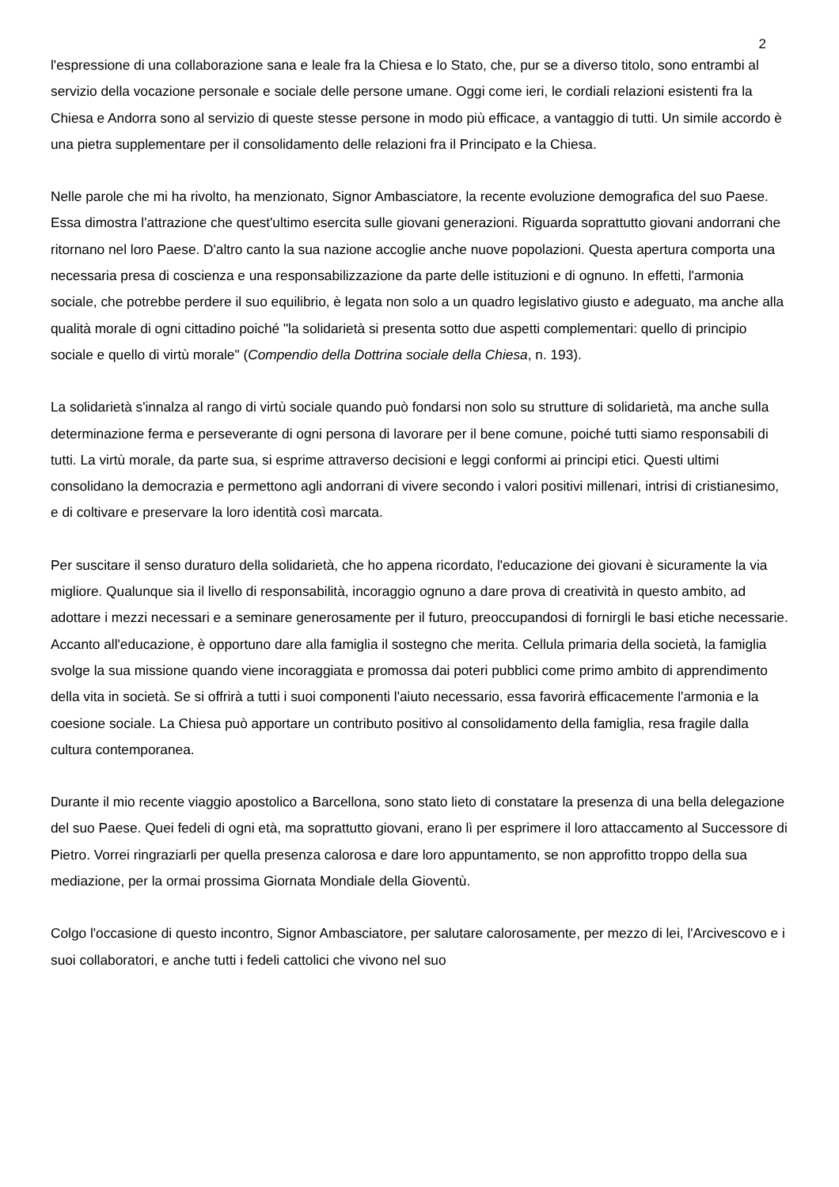2
l'espressione di una collaborazione sana e leale fra la Chiesa e lo Stato, che, pur se a diverso titolo, sono entrambi al servizio della vocazione personale e sociale delle persone umane. Oggi come ieri, le cordiali relazioni esistenti fra la Chiesa e Andorra sono al servizio di queste stesse persone in modo più efficace, a vantaggio di tutti. Un simile accordo è una pietra supplementare per il consolidamento delle relazioni fra il Principato e la Chiesa.
Nelle parole che mi ha rivolto, ha menzionato, Signor Ambasciatore, la recente evoluzione demografica del suo Paese. Essa dimostra l'attrazione che quest'ultimo esercita sulle giovani generazioni. Riguarda soprattutto giovani andorrani che ritornano nel loro Paese. D'altro canto la sua nazione accoglie anche nuove popolazioni. Questa apertura comporta una necessaria presa di coscienza e una responsabilizzazione da parte delle istituzioni e di ognuno. In effetti, l'armonia sociale, che potrebbe perdere il suo equilibrio, è legata non solo a un quadro legislativo giusto e adeguato, ma anche alla qualità morale di ogni cittadino poiché "la solidarietà si presenta sotto due aspetti complementari: quello di principio sociale e quello di virtù morale" (Compendio della Dottrina sociale della Chiesa, n. 193).
La solidarietà s'innalza al rango di virtù sociale quando può fondarsi non solo su strutture di solidarietà, ma anche sulla determinazione ferma e perseverante di ogni persona di lavorare per il bene comune, poiché tutti siamo responsabili di tutti. La virtù morale, da parte sua, si esprime attraverso decisioni e leggi conformi ai principi etici. Questi ultimi consolidano la democrazia e permettono agli andorrani di vivere secondo i valori positivi millenari, intrisi di cristianesimo, e di coltivare e preservare la loro identità così marcata.
Per suscitare il senso duraturo della solidarietà, che ho appena ricordato, l'educazione dei giovani è sicuramente la via migliore. Qualunque sia il livello di responsabilità, incoraggio ognuno a dare prova di creatività in questo ambito, ad adottare i mezzi necessari e a seminare generosamente per il futuro, preoccupandosi di fornirgli le basi etiche necessarie. Accanto all'educazione, è opportuno dare alla famiglia il sostegno che merita. Cellula primaria della società, la famiglia svolge la sua missione quando viene incoraggiata e promossa dai poteri pubblici come primo ambito di apprendimento della vita in società. Se si offrirà a tutti i suoi componenti l'aiuto necessario, essa favorirà efficacemente l'armonia e la coesione sociale. La Chiesa può apportare un contributo positivo al consolidamento della famiglia, resa fragile dalla cultura contemporanea.
Durante il mio recente viaggio apostolico a Barcellona, sono stato lieto di constatare la presenza di una bella delegazione del suo Paese. Quei fedeli di ogni età, ma soprattutto giovani, erano lì per esprimere il loro attaccamento al Successore di Pietro. Vorrei ringraziarli per quella presenza calorosa e dare loro appuntamento, se non approfitto troppo della sua mediazione, per la ormai prossima Giornata Mondiale della Gioventù.
Colgo l'occasione di questo incontro, Signor Ambasciatore, per salutare calorosamente, per mezzo di lei, l'Arcivescovo e i suoi collaboratori, e anche tutti i fedeli cattolici che vivono nel suo